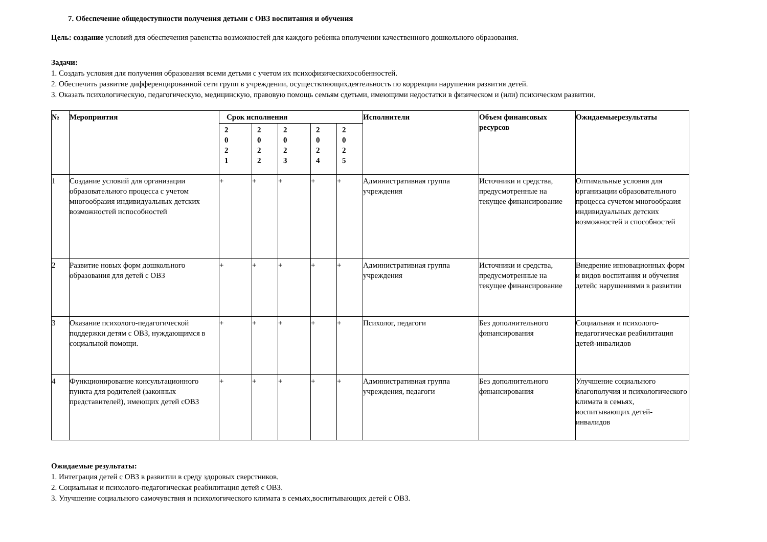7. Обеспечение общедоступности получения детьми с ОВЗ воспитания и обучения
Цель: создание условий для обеспечения равенства возможностей для каждого ребенка вполучении качественного дошкольного образования.
Задачи:
1. Создать условия для получения образования всеми детьми с учетом их психофизическихособенностей.
2. Обеспечить развитие дифференцированной сети групп в учреждении, осуществляющихдеятельность по коррекции нарушения развития детей.
3. Оказать психологическую, педагогическую, медицинскую, правовую помощь семьям сдетьми, имеющими недостатки в физическом и (или) психическом развитии.
| № | Мероприятия | Срок исполнения | | | | | Исполнители | Объем финансовых ресурсов | Ожидаемыерезультаты |
| --- | --- | --- | --- | --- | --- | --- | --- | --- | --- |
| | | 2 0 2 1 | 2 0 2 2 | 2 0 2 3 | 2 0 2 4 | 2 0 2 5 | | | |
| 1 | Создание условий для организации образовательного процесса с учетом многообразия индивидуальных детских возможностей испособностей | + | + | + | + | + | Административная группа учреждения | Источники и средства, предусмотренные на текущее финансирование | Оптимальные условия для организации образовательного процесса сучетом многообразия индивидуальных детских возможностей и способностей |
| 2 | Развитие новых форм дошкольного образования для детей с ОВЗ | + | + | + | + | + | Административная группа учреждения | Источники и средства, предусмотренные на текущее финансирование | Внедрение инновационных форм и видов воспитания и обучения детейс нарушениями в развитии |
| 3 | Оказание психолого-педагогической поддержки детям с ОВЗ, нуждающимся в социальной помощи. | + | + | + | + | + | Психолог, педагоги | Без дополнительного финансирования | Социальная и психолого-педагогическая реабилитация детей-инвалидов |
| 4 | Функционирование консультационного пункта для родителей (законных представителей), имеющих детей сОВЗ | + | + | + | + | + | Административная группа учреждения, педагоги | Без дополнительного финансирования | Улучшение социального благополучия и психологического климата в семьях, воспитывающих детей- инвалидов |
Ожидаемые результаты:
1. Интеграция детей с ОВЗ в развитии в среду здоровых сверстников.
2. Социальная и психолого-педагогическая реабилитация детей с ОВЗ.
3. Улучшение социального самочувствия и психологического климата в семьях,воспитывающих детей с ОВЗ.